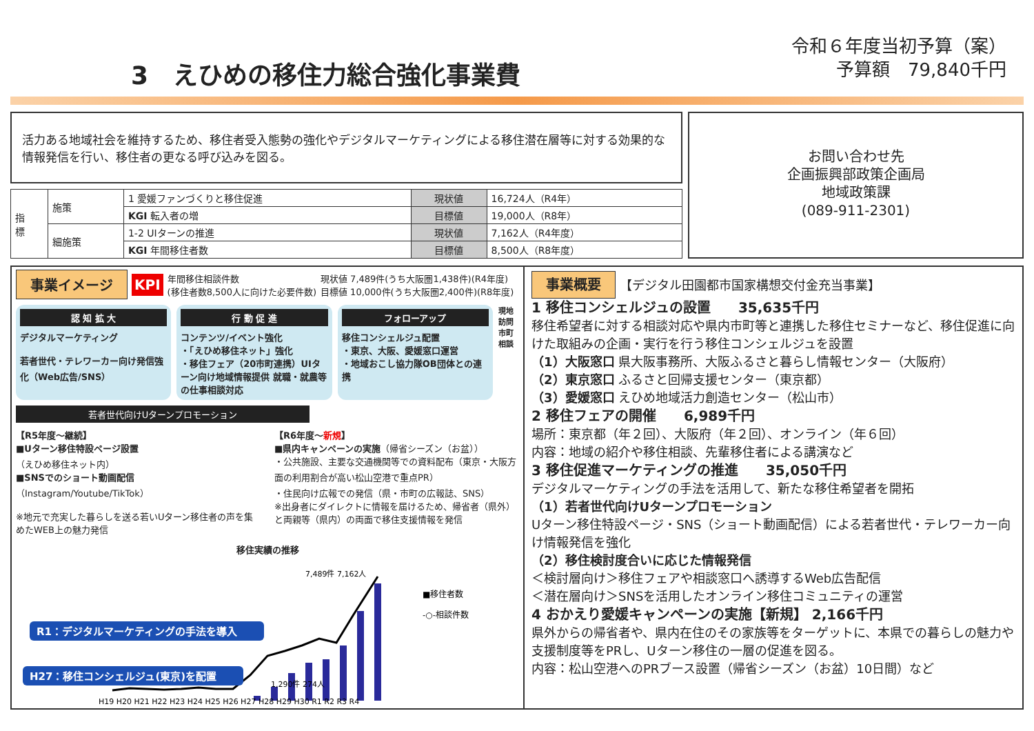3　えひめの移住力総合強化事業費
令和６年度当初予算（案）
予算額　79,840千円
活力ある地域社会を維持するため、移住者受入態勢の強化やデジタルマーケティングによる移住潜在層等に対する効果的な情報発信を行い、移住者の更なる呼び込みを図る。
| 指 標 | 施策 | 1 愛媛ファンづくりと移住促進 | 現状値 | 16,724人（R4年） |
| | | KGI 転入者の増 | 目標値 | 19,000人（R8年） |
| | 細施策 | 1-2 UIターンの推進 | 現状値 | 7,162人（R4年度） |
| | | KGI 年間移住者数 | 目標値 | 8,500人（R8年度） |
お問い合わせ先
企画振興部政策企画局
地域政策課
(089-911-2301)
事業イメージ KPI 年間移住相談件数
(移住者数8,500人に向けた必要件数) 現状値 7,489件(うち大阪圏1,438件)(R4年度)
目標値 10,000件(うち大阪圏2,400件)(R8年度)
認 知 拡 大
デジタルマーケティング
若者世代・テレワーカー向け発信強化（Web広告/SNS）
行 動 促 進
コンテンツ/イベント強化
・「えひめ移住ネット」強化
・移住フェア（20市町連携）UIターン向け地域情報提供 就職・就農等の仕事相談対応
フォローアップ
移住コンシェルジュ配置
・東京、大阪、愛媛窓口運営
・地域おこし協力隊OB団体との連携
現地訪問 市町相談
若者世代向けUターンプロモーション
【R5年度～継続】
■Uターン移住特設ページ設置
（えひめ移住ネット内）
■SNSでのショート動画配信
（Instagram/Youtube/TikTok）
※地元で充実した暮らしを送る若いUターン移住者の声を集めたWEB上の魅力発信
【R6年度～新規】
■県内キャンペーンの実施（帰省シーズン（お盆））
・公共施設、主要な交通機関等での資料配布（東京・大阪方面の利用割合が高い松山空港で重点PR）
・住民向け広報での発信（県・市町の広報誌、SNS）
※出身者にダイレクトに情報を届けるため、帰省者（県外）と両親等（県内）の両面で移住支援情報を発信
移住実績の推移
R1：デジタルマーケティングの手法を導入
H27：移住コンシェルジュ(東京)を配置
7,489件 7,162人
1,290件 274人
■移住者数
-○-相談件数
H19 H20 H21 H22 H23 H24 H25 H26 H27 H28 H29 H30 R1 R2 R3 R4
事業概要 【デジタル田園都市国家構想交付金充当事業】
1 移住コンシェルジュの設置　　35,635千円
移住希望者に対する相談対応や県内市町等と連携した移住セミナーなど、移住促進に向けた取組みの企画・実行を行う移住コンシェルジュを設置
（1）大阪窓口 県大阪事務所、大阪ふるさと暮らし情報センター（大阪府）
（2）東京窓口 ふるさと回帰支援センター（東京都）
（3）愛媛窓口 えひめ地域活力創造センター（松山市）
2 移住フェアの開催　　6,989千円
場所：東京都（年２回）、大阪府（年２回）、オンライン（年６回）
内容：地域の紹介や移住相談、先輩移住者による講演など
3 移住促進マーケティングの推進　　35,050千円
デジタルマーケティングの手法を活用して、新たな移住希望者を開拓
（1）若者世代向けUターンプロモーション
Uターン移住特設ページ・SNS（ショート動画配信）による若者世代・テレワーカー向け情報発信を強化
（2）移住検討度合いに応じた情報発信
＜検討層向け＞移住フェアや相談窓口へ誘導するWeb広告配信
＜潜在層向け＞SNSを活用したオンライン移住コミュニティの運営
4 おかえり愛媛キャンペーンの実施【新規】 2,166千円
県外からの帰省者や、県内在住のその家族等をターゲットに、本県での暮らしの魅力や支援制度等をPRし、Uターン移住の一層の促進を図る。
内容：松山空港へのPRブース設置（帰省シーズン（お盆）10日間）など